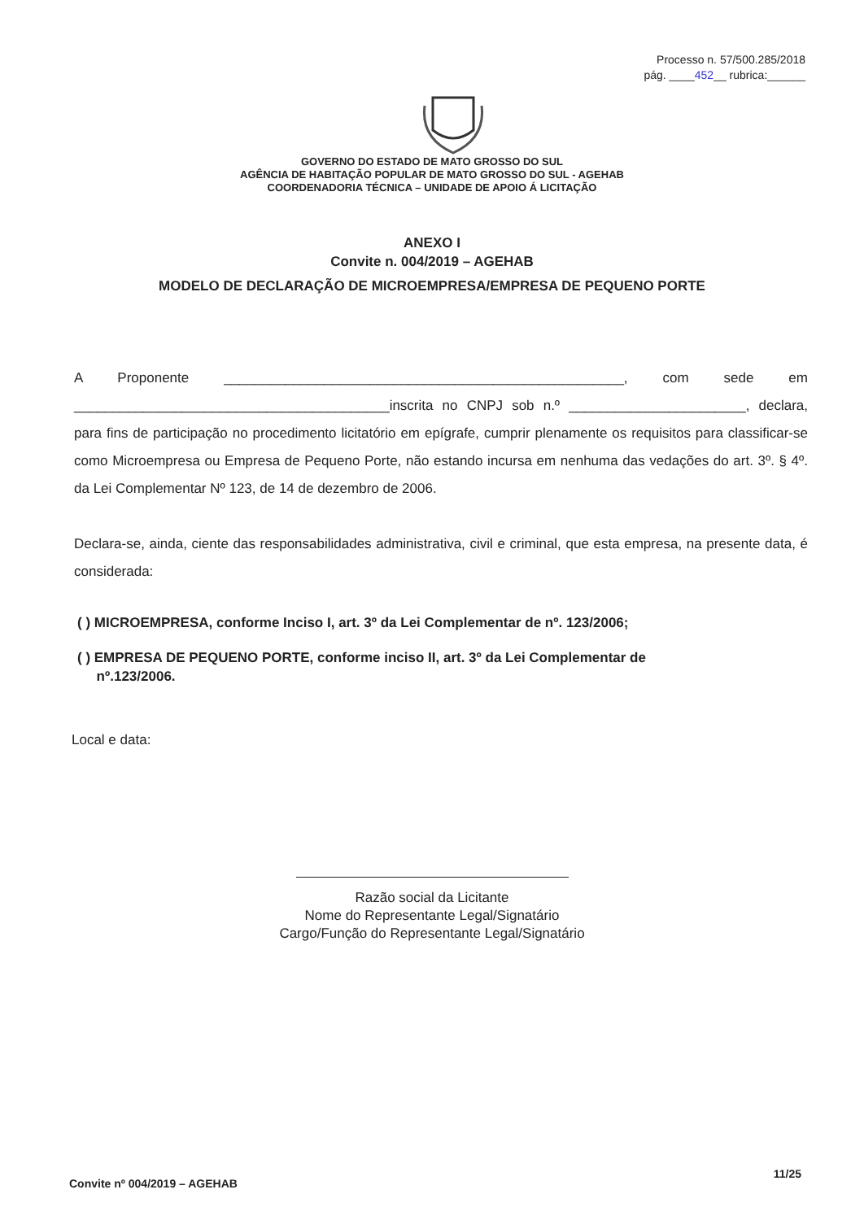Processo n. 57/500.285/2018
pág. ____452__ rubrica:______
GOVERNO DO ESTADO DE MATO GROSSO DO SUL
AGÊNCIA DE HABITAÇÃO POPULAR DE MATO GROSSO DO SUL - AGEHAB
COORDENADORIA TÉCNICA – UNIDADE DE APOIO Á LICITAÇÃO
ANEXO I
Convite n. 004/2019 – AGEHAB
MODELO DE DECLARAÇÃO DE MICROEMPRESA/EMPRESA DE PEQUENO PORTE
A Proponente ____________________________________________________, com sede em _________________________________________inscrita no CNPJ sob n.º _______________________, declara, para fins de participação no procedimento licitatório em epígrafe, cumprir plenamente os requisitos para classificar-se como Microempresa ou Empresa de Pequeno Porte, não estando incursa em nenhuma das vedações do art. 3º. § 4º. da Lei Complementar Nº 123, de 14 de dezembro de 2006.
Declara-se, ainda, ciente das responsabilidades administrativa, civil e criminal, que esta empresa, na presente data, é considerada:
( ) MICROEMPRESA, conforme Inciso I, art. 3º da Lei Complementar de nº. 123/2006;
( ) EMPRESA DE PEQUENO PORTE, conforme inciso II, art. 3º da Lei Complementar de
nº.123/2006.
Local e data:
Razão social da Licitante
Nome do Representante Legal/Signatário
Cargo/Função do Representante Legal/Signatário
Convite nº 004/2019 – AGEHAB 11/25